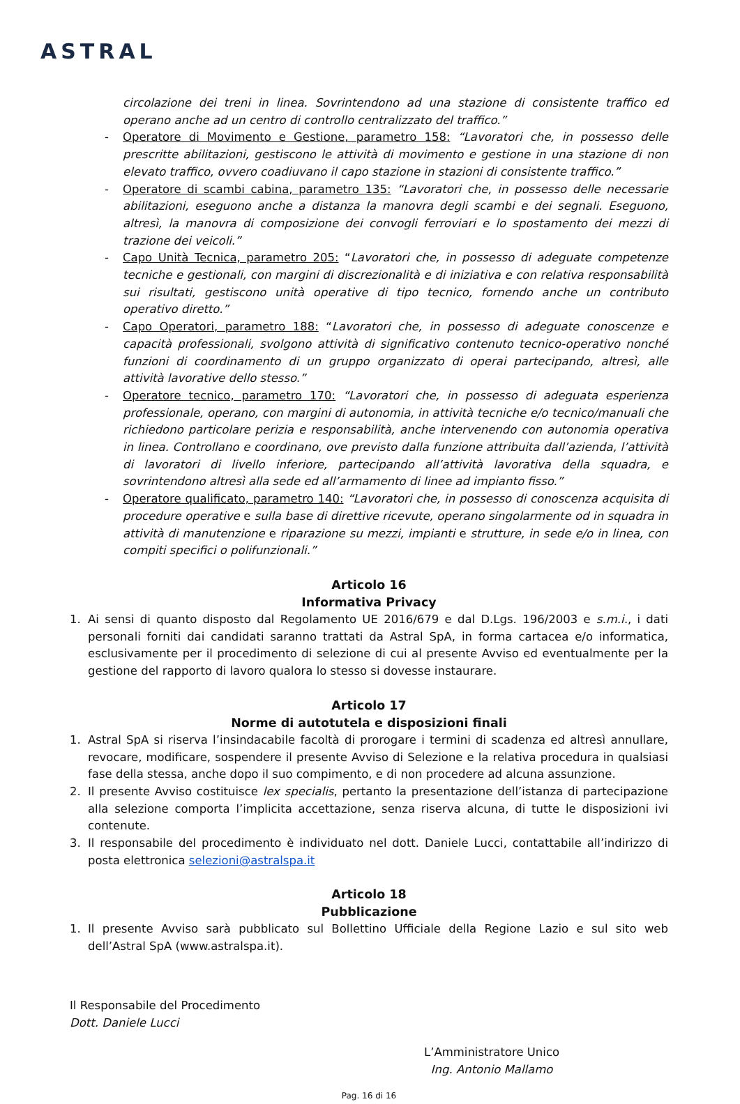ASTRAL
circolazione dei treni in linea. Sovrintendono ad una stazione di consistente traffico ed operano anche ad un centro di controllo centralizzato del traffico.”
- Operatore di Movimento e Gestione, parametro 158: “Lavoratori che, in possesso delle prescritte abilitazioni, gestiscono le attività di movimento e gestione in una stazione di non elevato traffico, ovvero coadiuvano il capo stazione in stazioni di consistente traffico.”
- Operatore di scambi cabina, parametro 135: “Lavoratori che, in possesso delle necessarie abilitazioni, eseguono anche a distanza la manovra degli scambi e dei segnali. Eseguono, altresì, la manovra di composizione dei convogli ferroviari e lo spostamento dei mezzi di trazione dei veicoli.”
- Capo Unità Tecnica, parametro 205: “Lavoratori che, in possesso di adeguate competenze tecniche e gestionali, con margini di discrezionalità e di iniziativa e con relativa responsabilità sui risultati, gestiscono unità operative di tipo tecnico, fornendo anche un contributo operativo diretto.”
- Capo Operatori, parametro 188: “Lavoratori che, in possesso di adeguate conoscenze e capacità professionali, svolgono attività di significativo contenuto tecnico-operativo nonché funzioni di coordinamento di un gruppo organizzato di operai partecipando, altresì, alle attività lavorative dello stesso.”
- Operatore tecnico, parametro 170: “Lavoratori che, in possesso di adeguata esperienza professionale, operano, con margini di autonomia, in attività tecniche e/o tecnico/manuali che richiedono particolare perizia e responsabilità, anche intervenendo con autonomia operativa in linea. Controllano e coordinano, ove previsto dalla funzione attribuita dall’azienda, l’attività di lavoratori di livello inferiore, partecipando all’attività lavorativa della squadra, e sovrintendono altresì alla sede ed all’armamento di linee ad impianto fisso.”
- Operatore qualificato, parametro 140: “Lavoratori che, in possesso di conoscenza acquisita di procedure operative e sulla base di direttive ricevute, operano singolarmente od in squadra in attività di manutenzione e riparazione su mezzi, impianti e strutture, in sede e/o in linea, con compiti specifici o polifunzionali.”
Articolo 16
Informativa Privacy
1. Ai sensi di quanto disposto dal Regolamento UE 2016/679 e dal D.Lgs. 196/2003 e s.m.i., i dati personali forniti dai candidati saranno trattati da Astral SpA, in forma cartacea e/o informatica, esclusivamente per il procedimento di selezione di cui al presente Avviso ed eventualmente per la gestione del rapporto di lavoro qualora lo stesso si dovesse instaurare.
Articolo 17
Norme di autotutela e disposizioni finali
1. Astral SpA si riserva l’insindacabile facoltà di prorogare i termini di scadenza ed altresì annullare, revocare, modificare, sospendere il presente Avviso di Selezione e la relativa procedura in qualsiasi fase della stessa, anche dopo il suo compimento, e di non procedere ad alcuna assunzione.
2. Il presente Avviso costituisce lex specialis, pertanto la presentazione dell’istanza di partecipazione alla selezione comporta l’implicita accettazione, senza riserva alcuna, di tutte le disposizioni ivi contenute.
3. Il responsabile del procedimento è individuato nel dott. Daniele Lucci, contattabile all’indirizzo di posta elettronica selezioni@astralspa.it
Articolo 18
Pubblicazione
1. Il presente Avviso sarà pubblicato sul Bollettino Ufficiale della Regione Lazio e sul sito web dell’Astral SpA (www.astralspa.it).
Il Responsabile del Procedimento
Dott. Daniele Lucci
L’Amministratore Unico
Ing. Antonio Mallamo
Pag. 16 di 16